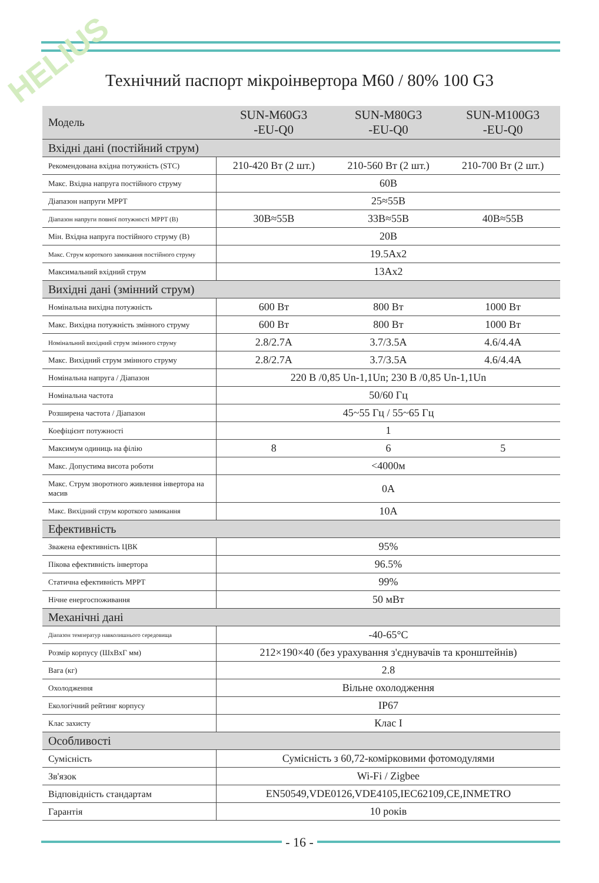HELIUS
Технічний паспорт мікроінвертора M60 / 80% 100 G3
| Модель | SUN-M60G3 -EU-Q0 | SUN-M80G3 -EU-Q0 | SUN-M100G3 -EU-Q0 |
| Вхідні дані (постійний струм) | | | |
| Рекомендована вхідна потужність (STC) | 210-420 Вт (2 шт.) | 210-560 Вт (2 шт.) | 210-700 Вт (2 шт.) |
| Макс. Вхідна напруга постійного струму | 60В | | |
| Діапазон напруги MPPT | 25≈55В | | |
| Діапазон напруги повної потужності MPPT (В) | 30В≈55В | 33В≈55В | 40В≈55В |
| Мін. Вхідна напруга постійного струму (В) | 20В | | |
| Макс. Струм короткого замикання постійного струму | 19.5Ax2 | | |
| Максимальний вхідний струм | 13Ax2 | | |
| Вихідні дані (змінний струм) | | | |
| Номінальна вихідна потужність | 600 Вт | 800 Вт | 1000 Вт |
| Макс. Вихідна потужність змінного струму | 600 Вт | 800 Вт | 1000 Вт |
| Номінальний вихідний струм змінного струму | 2.8/2.7A | 3.7/3.5A | 4.6/4.4A |
| Макс. Вихідний струм змінного струму | 2.8/2.7A | 3.7/3.5A | 4.6/4.4A |
| Номінальна напруга / Діапазон | 220 В /0,85 Un-1,1Un; 230 В /0,85 Un-1,1Un | | |
| Номінальна частота | 50/60 Гц | | |
| Розширена частота / Діапазон | 45~55 Гц / 55~65 Гц | | |
| Коефіцієнт потужності | 1 | | |
| Максимум одиниць на філію | 8 | 6 | 5 |
| Макс. Допустима висота роботи | <4000м | | |
| Макс. Струм зворотного живлення інвертора на масив | 0A | | |
| Макс. Вихідний струм короткого замикання | 10A | | |
| Ефективність | | | |
| Зважена ефективність ЦВК | 95% | | |
| Пікова ефективність інвертора | 96.5% | | |
| Статична ефективність MPPT | 99% | | |
| Нічне енергоспоживання | 50 мВт | | |
| Механічні дані | | | |
| Діапазон температур навколишнього середовища | -40-65°C | | |
| Розмір корпусу (ШхВхГ мм) | 212×190×40 (без урахування з'єднувачів та кронштейнів) | | |
| Вага (кг) | 2.8 | | |
| Охолодження | Вільне охолодження | | |
| Екологічний рейтинг корпусу | IP67 | | |
| Клас захисту | Клас I | | |
| Особливості | | | |
| Сумісність | Сумісність з 60,72-комірковими фотомодулями | | |
| Зв'язок | Wi-Fi / Zigbee | | |
| Відповідність стандартам | EN50549,VDE0126,VDE4105,IEC62109,CE,INMETRO | | |
| Гарантія | 10 років | | |
- 16 -